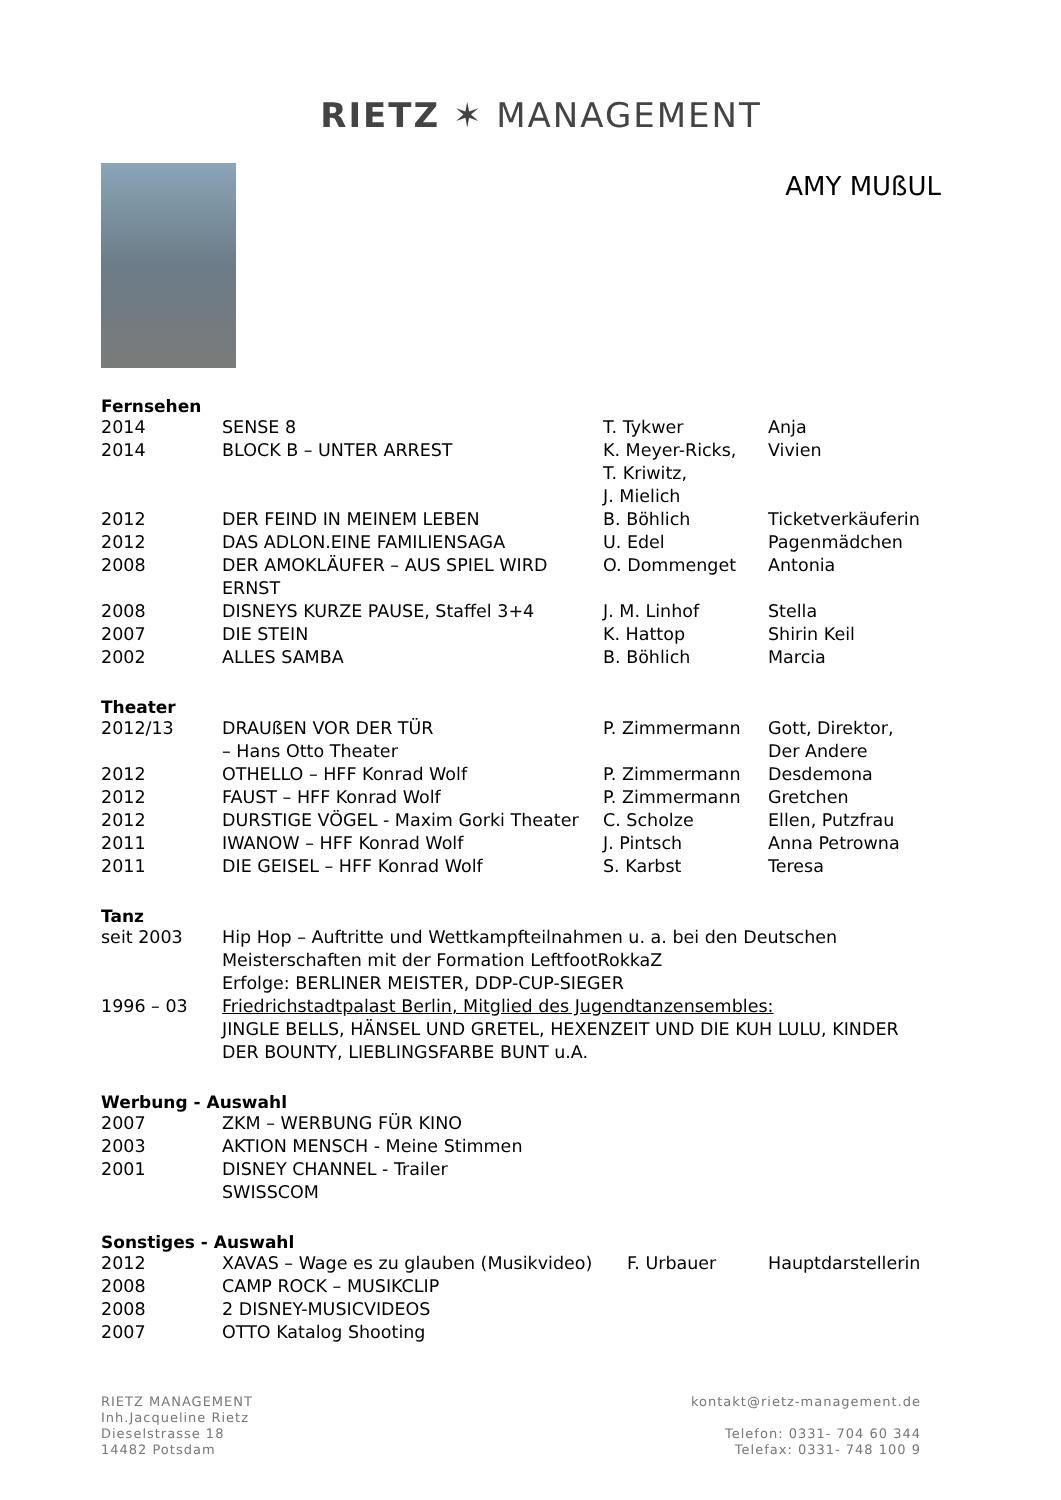RIETZ ✶ MANAGEMENT
AMY MUßUL
Fernsehen
| 2014 | SENSE 8 | T. Tykwer | Anja |
| 2014 | BLOCK B – UNTER ARREST | K. Meyer-Ricks, T. Kriwitz, J. Mielich | Vivien |
| 2012 | DER FEIND IN MEINEM LEBEN | B. Böhlich | Ticketverkäuferin |
| 2012 | DAS ADLON.EINE FAMILIENSAGA | U. Edel | Pagenmädchen |
| 2008 | DER AMOKLÄUFER – AUS SPIEL WIRD ERNST | O. Dommenget | Antonia |
| 2008 | DISNEYS KURZE PAUSE, Staffel 3+4 | J. M. Linhof | Stella |
| 2007 | DIE STEIN | K. Hattop | Shirin Keil |
| 2002 | ALLES SAMBA | B. Böhlich | Marcia |
Theater
| 2012/13 | DRAUßEN VOR DER TÜR – Hans Otto Theater | P. Zimmermann | Gott, Direktor, Der Andere |
| 2012 | OTHELLO – HFF Konrad Wolf | P. Zimmermann | Desdemona |
| 2012 | FAUST – HFF Konrad Wolf | P. Zimmermann | Gretchen |
| 2012 | DURSTIGE VÖGEL - Maxim Gorki Theater | C. Scholze | Ellen, Putzfrau |
| 2011 | IWANOW – HFF Konrad Wolf | J. Pintsch | Anna Petrowna |
| 2011 | DIE GEISEL – HFF Konrad Wolf | S. Karbst | Teresa |
Tanz
| seit 2003 | Hip Hop – Auftritte und Wettkampfteilnahmen u. a. bei den Deutschen Meisterschaften mit der Formation LeftfootRokkaZ Erfolge: BERLINER MEISTER, DDP-CUP-SIEGER |
| 1996 – 03 | Friedrichstadtpalast Berlin, Mitglied des Jugendtanzensembles: JINGLE BELLS, HÄNSEL UND GRETEL, HEXENZEIT UND DIE KUH LULU, KINDER DER BOUNTY, LIEBLINGSFARBE BUNT u.A. |
Werbung - Auswahl
| 2007 | ZKM – WERBUNG FÜR KINO |
| 2003 | AKTION MENSCH - Meine Stimmen |
| 2001 | DISNEY CHANNEL - Trailer SWISSCOM |
Sonstiges - Auswahl
| 2012 | XAVAS – Wage es zu glauben (Musikvideo) | F. Urbauer | Hauptdarstellerin |
| 2008 | CAMP ROCK – MUSIKCLIP | | |
| 2008 | 2 DISNEY-MUSICVIDEOS | | |
| 2007 | OTTO Katalog Shooting | | |
RIETZ MANAGEMENT
Inh.Jacqueline Rietz
Dieselstrasse 18
14482 Potsdam
kontakt@rietz-management.de
Telefon: 0331- 704 60 344
Telefax: 0331- 748 100 9